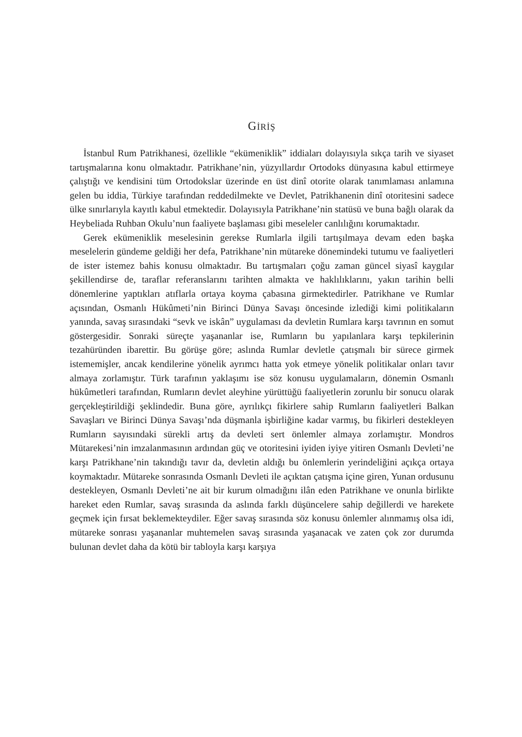GİRİŞ
İstanbul Rum Patrikhanesi, özellikle “ekümeniklik” iddiaları dolayısıyla sıkça tarih ve siyaset tartışmalarına konu olmaktadır. Patrikhane’nin, yüzyıllardır Ortodoks dünyasına kabul ettirmeye çalıştığı ve kendisini tüm Ortodokslar üzerinde en üst dinî otorite olarak tanımlaması anlamına gelen bu iddia, Türkiye tarafından reddedilmekte ve Devlet, Patrikhanenin dinî otoritesini sadece ülke sınırlarıyla kayıtlı kabul etmektedir. Dolayısıyla Patrikhane’nin statüsü ve buna bağlı olarak da Heybeliada Ruhban Okulu’nun faaliyete başlaması gibi meseleler canlılığını korumaktadır.
Gerek ekümeniklik meselesinin gerekse Rumlarla ilgili tartışılmaya devam eden başka meselelerin gündeme geldiği her defa, Patrikhane’nin mütareke dönemindeki tutumu ve faaliyetleri de ister istemez bahis konusu olmaktadır. Bu tartışmaları çoğu zaman güncel siyasî kaygılar şekillendirse de, taraflar referanslarını tarihten almakta ve haklılıklarını, yakın tarihin belli dönemlerine yaptıkları atıflarla ortaya koyma çabasına girmektedirler. Patrikhane ve Rumlar açısından, Osmanlı Hükûmeti’nin Birinci Dünya Savaşı öncesinde izlediği kimi politikaların yanında, savaş sırasındaki “sevk ve iskân” uygulaması da devletin Rumlara karşı tavrının en somut göstergesidir. Sonraki süreçte yaşananlar ise, Rumların bu yapılanlara karşı tepkilerinin tezahüründen ibarettir. Bu görüşe göre; aslında Rumlar devletle çatışmalı bir sürece girmek istememişler, ancak kendilerine yönelik ayrımcı hatta yok etmeye yönelik politikalar onları tavır almaya zorlamıştır. Türk tarafının yaklaşımı ise söz konusu uygulamaların, dönemin Osmanlı hükûmetleri tarafından, Rumların devlet aleyhine yürüttüğü faaliyetlerin zorunlu bir sonucu olarak gerçekleştirildiği şeklindedir. Buna göre, ayrılıkçı fikirlere sahip Rumların faaliyetleri Balkan Savaşları ve Birinci Dünya Savaşı’nda düşmanla işbirliğine kadar varmış, bu fikirleri destekleyen Rumların sayısındaki sürekli artış da devleti sert önlemler almaya zorlamıştır. Mondros Mütarekesi’nin imzalanmasının ardından güç ve otoritesini iyiden iyiye yitiren Osmanlı Devleti’ne karşı Patrikhane’nin takındığı tavır da, devletin aldığı bu önlemlerin yerindeliğini açıkça ortaya koymaktadır. Mütareke sonrasında Osmanlı Devleti ile açıktan çatışma içine giren, Yunan ordusunu destekleyen, Osmanlı Devleti’ne ait bir kurum olmadığını ilân eden Patrikhane ve onunla birlikte hareket eden Rumlar, savaş sırasında da aslında farklı düşüncelere sahip değillerdi ve harekete geçmek için fırsat beklemekteydiler. Eğer savaş sırasında söz konusu önlemler alınmamış olsa idi, mütareke sonrası yaşananlar muhtemelen savaş sırasında yaşanacak ve zaten çok zor durumda bulunan devlet daha da kötü bir tabloyla karşı karşıya